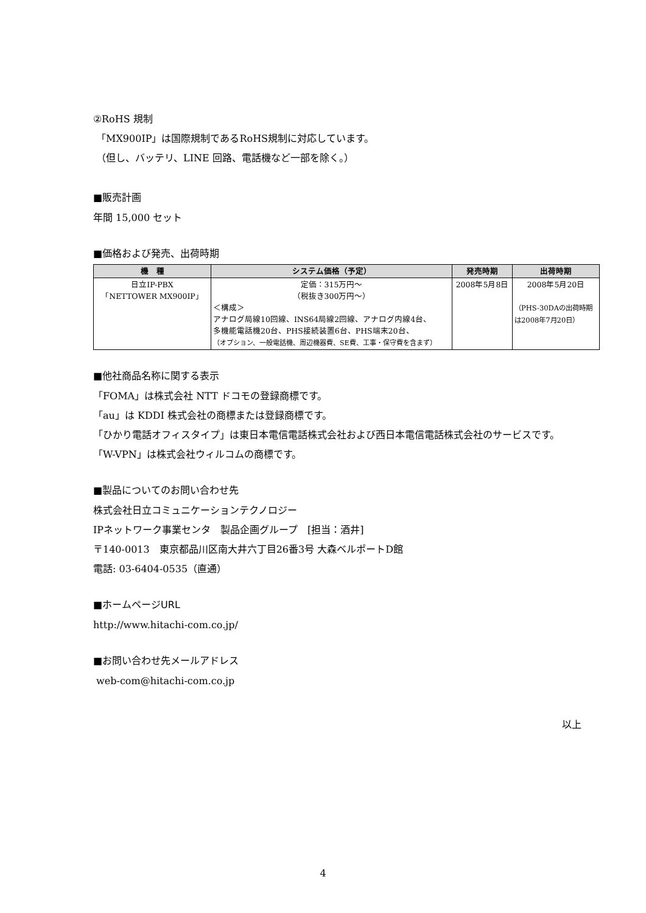②RoHS 規制
「MX900IP」は国際規制であるRoHS規制に対応しています。
（但し、バッテリ、LINE 回路、電話機など一部を除く。）
■販売計画
年間 15,000 セット
■価格および発売、出荷時期
| 機 種 | システム価格（予定） | 発売時期 | 出荷時期 |
| --- | --- | --- | --- |
| 日立IP-PBX 「NETTOWER MX900IP」 | 定価：315万円～ （税抜き300万円～） ＜構成＞ アナログ局線10回線、INS64局線2回線、アナログ内線4台、 多機能電話機20台、PHS接続装置6台、PHS端末20台、 （オプション、一般電話機、周辺機器費、SE費、工事・保守費を含まず） | 2008年5月8日 | 2008年5月20日 （PHS-30DAの出荷時期は2008年7月20日） |
■他社商品名称に関する表示
「FOMA」は株式会社 NTT ドコモの登録商標です。
「au」は KDDI 株式会社の商標または登録商標です。
「ひかり電話オフィスタイプ」は東日本電信電話株式会社および西日本電信電話株式会社のサービスです。
「W-VPN」は株式会社ウィルコムの商標です。
■製品についてのお問い合わせ先
株式会社日立コミュニケーションテクノロジー
IPネットワーク事業センタ　製品企画グループ　[担当：酒井]
〒140-0013　東京都品川区南大井六丁目26番3号 大森ベルポートD館
電話: 03-6404-0535（直通）
■ホームページURL
http://www.hitachi-com.co.jp/
■お問い合わせ先メールアドレス
web-com@hitachi-com.co.jp
以上
4